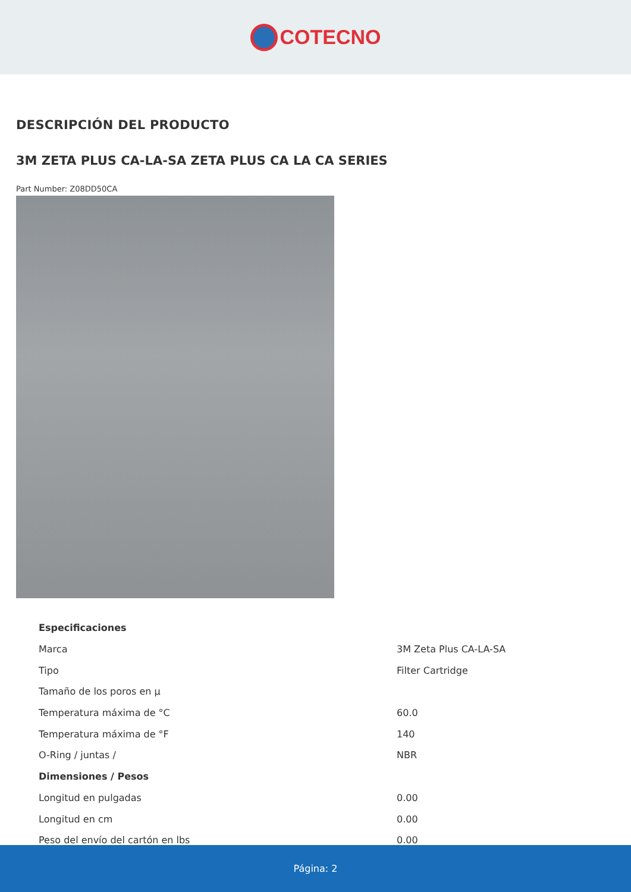COTECNO
DESCRIPCIÓN DEL PRODUCTO
3M ZETA PLUS CA-LA-SA ZETA PLUS CA LA CA SERIES
Part Number: Z08DD50CA
| Especificaciones | |
| --- | --- |
| Marca | 3M Zeta Plus CA-LA-SA |
| Tipo | Filter Cartridge |
| Tamaño de los poros en µ | |
| Temperatura máxima de °C | 60.0 |
| Temperatura máxima de °F | 140 |
| O-Ring / juntas / | NBR |
| Dimensiones / Pesos | |
| Longitud en pulgadas | 0.00 |
| Longitud en cm | 0.00 |
| Peso del envío del cartón en lbs | 0.00 |
Página: 2